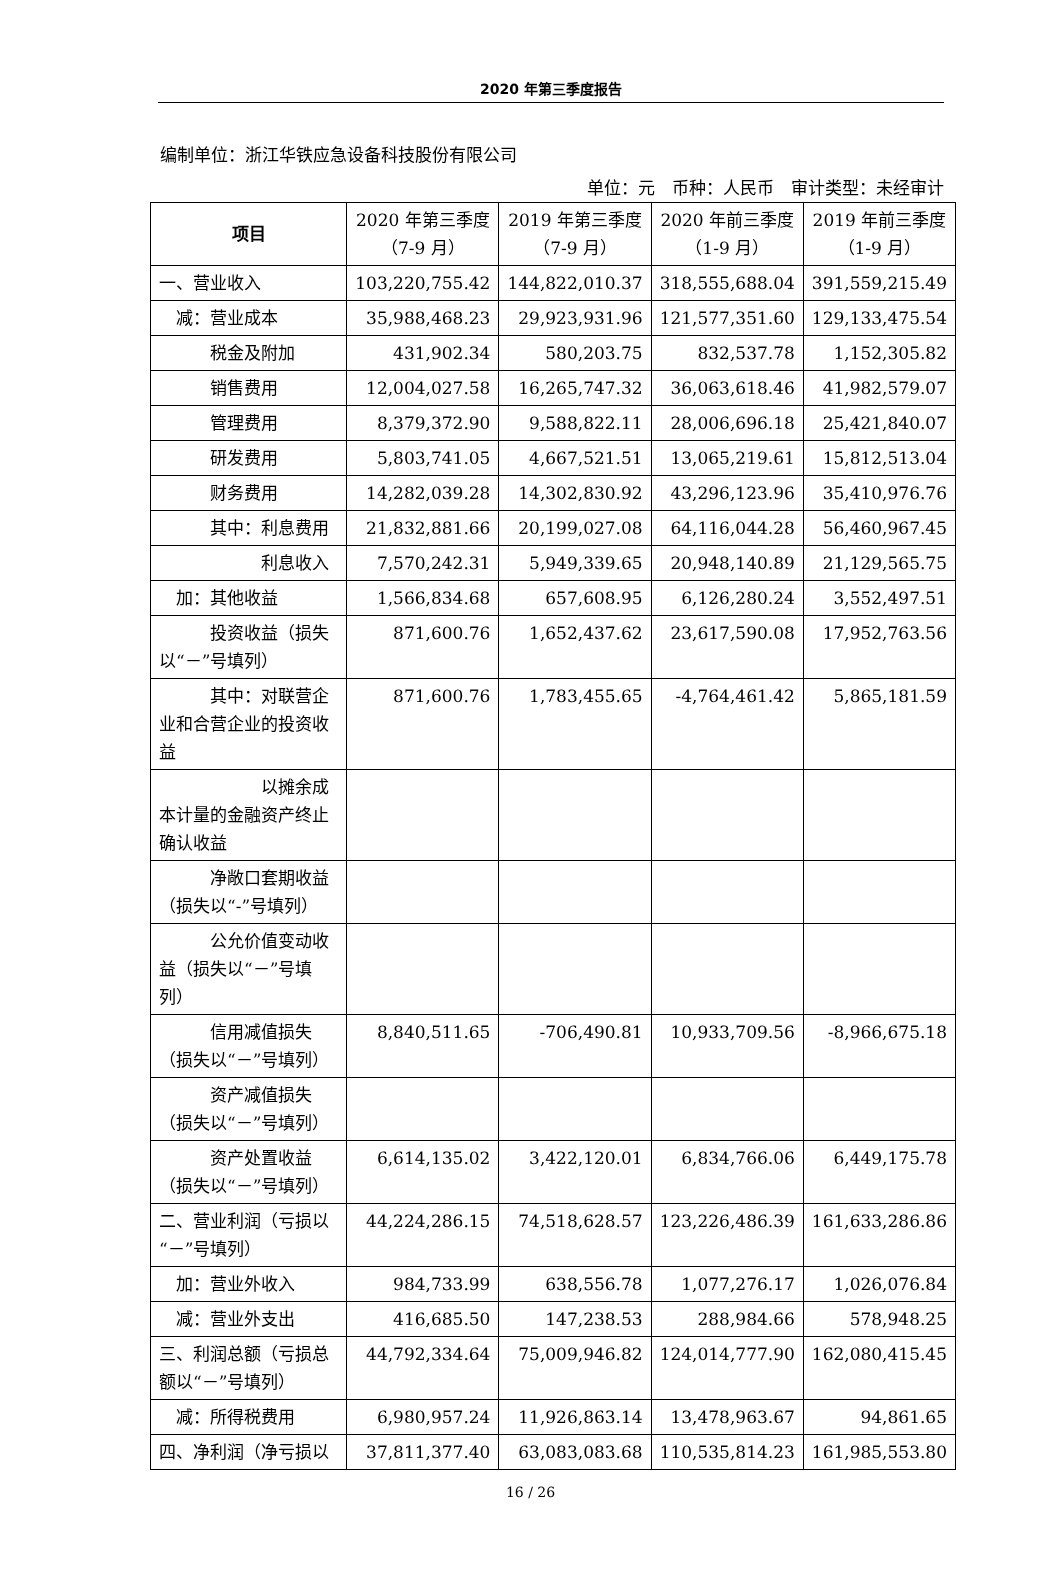2020 年第三季度报告
编制单位：浙江华铁应急设备科技股份有限公司
单位：元　币种：人民币　审计类型：未经审计
| 项目 | 2020 年第三季度（7-9 月） | 2019 年第三季度（7-9 月） | 2020 年前三季度（1-9 月） | 2019 年前三季度（1-9 月） |
| --- | --- | --- | --- | --- |
| 一、营业收入 | 103,220,755.42 | 144,822,010.37 | 318,555,688.04 | 391,559,215.49 |
| 减：营业成本 | 35,988,468.23 | 29,923,931.96 | 121,577,351.60 | 129,133,475.54 |
| 税金及附加 | 431,902.34 | 580,203.75 | 832,537.78 | 1,152,305.82 |
| 销售费用 | 12,004,027.58 | 16,265,747.32 | 36,063,618.46 | 41,982,579.07 |
| 管理费用 | 8,379,372.90 | 9,588,822.11 | 28,006,696.18 | 25,421,840.07 |
| 研发费用 | 5,803,741.05 | 4,667,521.51 | 13,065,219.61 | 15,812,513.04 |
| 财务费用 | 14,282,039.28 | 14,302,830.92 | 43,296,123.96 | 35,410,976.76 |
| 其中：利息费用 | 21,832,881.66 | 20,199,027.08 | 64,116,044.28 | 56,460,967.45 |
| 利息收入 | 7,570,242.31 | 5,949,339.65 | 20,948,140.89 | 21,129,565.75 |
| 加：其他收益 | 1,566,834.68 | 657,608.95 | 6,126,280.24 | 3,552,497.51 |
| 投资收益（损失以“－”号填列） | 871,600.76 | 1,652,437.62 | 23,617,590.08 | 17,952,763.56 |
| 其中：对联营企业和合营企业的投资收益 | 871,600.76 | 1,783,455.65 | -4,764,461.42 | 5,865,181.59 |
| 以摊余成本计量的金融资产终止确认收益 | | | | |
| 净敞口套期收益（损失以“-”号填列） | | | | |
| 公允价值变动收益（损失以“－”号填列） | | | | |
| 信用减值损失（损失以“－”号填列） | 8,840,511.65 | -706,490.81 | 10,933,709.56 | -8,966,675.18 |
| 资产减值损失（损失以“－”号填列） | | | | |
| 资产处置收益（损失以“－”号填列） | 6,614,135.02 | 3,422,120.01 | 6,834,766.06 | 6,449,175.78 |
| 二、营业利润（亏损以“－”号填列） | 44,224,286.15 | 74,518,628.57 | 123,226,486.39 | 161,633,286.86 |
| 加：营业外收入 | 984,733.99 | 638,556.78 | 1,077,276.17 | 1,026,076.84 |
| 减：营业外支出 | 416,685.50 | 147,238.53 | 288,984.66 | 578,948.25 |
| 三、利润总额（亏损总额以“－”号填列） | 44,792,334.64 | 75,009,946.82 | 124,014,777.90 | 162,080,415.45 |
| 减：所得税费用 | 6,980,957.24 | 11,926,863.14 | 13,478,963.67 | 94,861.65 |
| 四、净利润（净亏损以 | 37,811,377.40 | 63,083,083.68 | 110,535,814.23 | 161,985,553.80 |
16 / 26